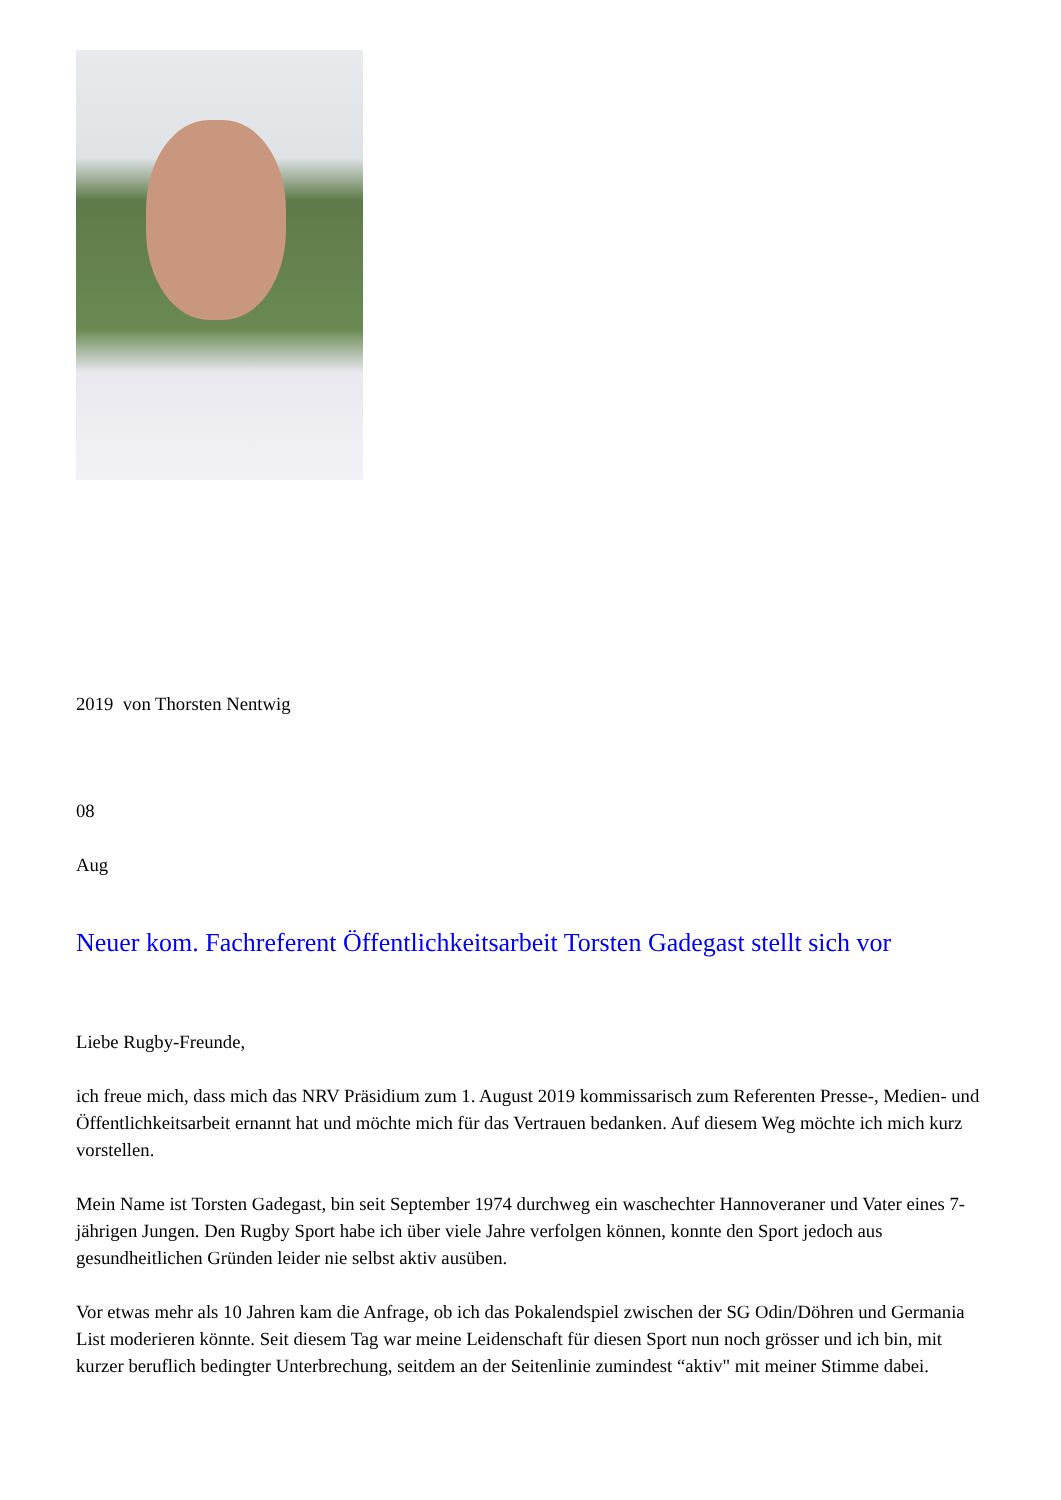2019 von Thorsten Nentwig
08
Aug
Neuer kom. Fachreferent Öffentlichkeitsarbeit Torsten Gadegast stellt sich vor
Liebe Rugby-Freunde,
ich freue mich, dass mich das NRV Präsidium zum 1. August 2019 kommissarisch zum Referenten Presse-, Medien- und Öffentlichkeitsarbeit ernannt hat und möchte mich für das Vertrauen bedanken. Auf diesem Weg möchte ich mich kurz vorstellen.
Mein Name ist Torsten Gadegast, bin seit September 1974 durchweg ein waschechter Hannoveraner und Vater eines 7-jährigen Jungen. Den Rugby Sport habe ich über viele Jahre verfolgen können, konnte den Sport jedoch aus gesundheitlichen Gründen leider nie selbst aktiv ausüben.
Vor etwas mehr als 10 Jahren kam die Anfrage, ob ich das Pokalendspiel zwischen der SG Odin/Döhren und Germania List moderieren könnte. Seit diesem Tag war meine Leidenschaft für diesen Sport nun noch grösser und ich bin, mit kurzer beruflich bedingter Unterbrechung, seitdem an der Seitenlinie zumindest “aktiv" mit meiner Stimme dabei.